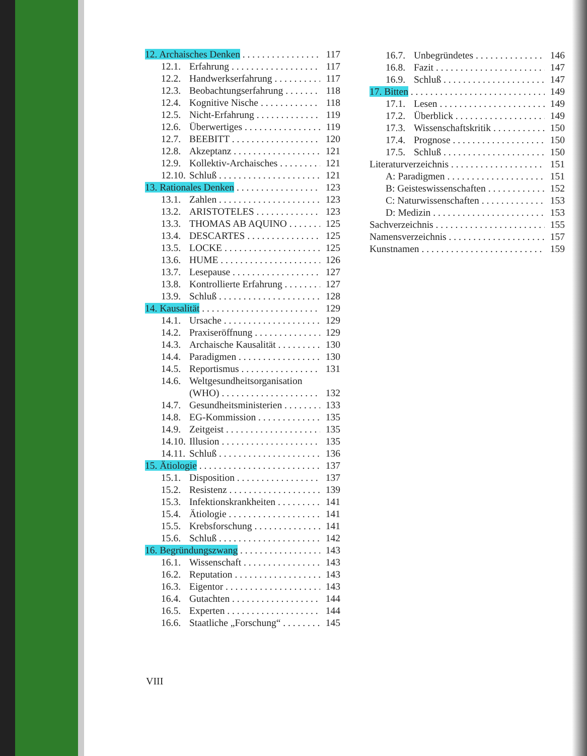12. Archaisches Denken 117
12.1. Erfahrung 117
12.2. Handwerkserfahrung 117
12.3. Beobachtungserfahrung 118
12.4. Kognitive Nische 118
12.5. Nicht-Erfahrung 119
12.6. Überwertiges 119
12.7. BEEBITT 120
12.8. Akzeptanz 121
12.9. Kollektiv-Archaisches 121
12.10. Schluß 121
13. Rationales Denken 123
13.1. Zahlen 123
13.2. ARISTOTELES 123
13.3. THOMAS AB AQUINO 125
13.4. DESCARTES 125
13.5. LOCKE 125
13.6. HUME 126
13.7. Lesepause 127
13.8. Kontrollierte Erfahrung 127
13.9. Schluß 128
14. Kausalität 129
14.1. Ursache 129
14.2. Praxiseröffnung 129
14.3. Archaische Kausalität 130
14.4. Paradigmen 130
14.5. Reportismus 131
14.6. Weltgesundheitsorganisation
(WHO) 132
14.7. Gesundheitsministerien 133
14.8. EG-Kommission 135
14.9. Zeitgeist 135
14.10. Illusion 135
14.11. Schluß 136
15. Ätiologie 137
15.1. Disposition 137
15.2. Resistenz 139
15.3. Infektionskrankheiten 141
15.4. Ätiologie 141
15.5. Krebsforschung 141
15.6. Schluß 142
16. Begründungszwang 143
16.1. Wissenschaft 143
16.2. Reputation 143
16.3. Eigentor 143
16.4. Gutachten 144
16.5. Experten 144
16.6. Staatliche „Forschung“145
16.7. Unbegründetes 146
16.8. Fazit 147
16.9. Schluß 147
17. Bitten 149
17.1. Lesen 149
17.2. Überblick 149
17.3. Wissenschaftskritik 150
17.4. Prognose 150
17.5. Schluß 150
Literaturverzeichnis 151
A: Paradigmen 151
B: Geisteswissenschaften 152
C: Naturwissenschaften 153
D: Medizin 153
Sachverzeichnis 155
Namensverzeichnis 157
Kunstnamen 159
VIII